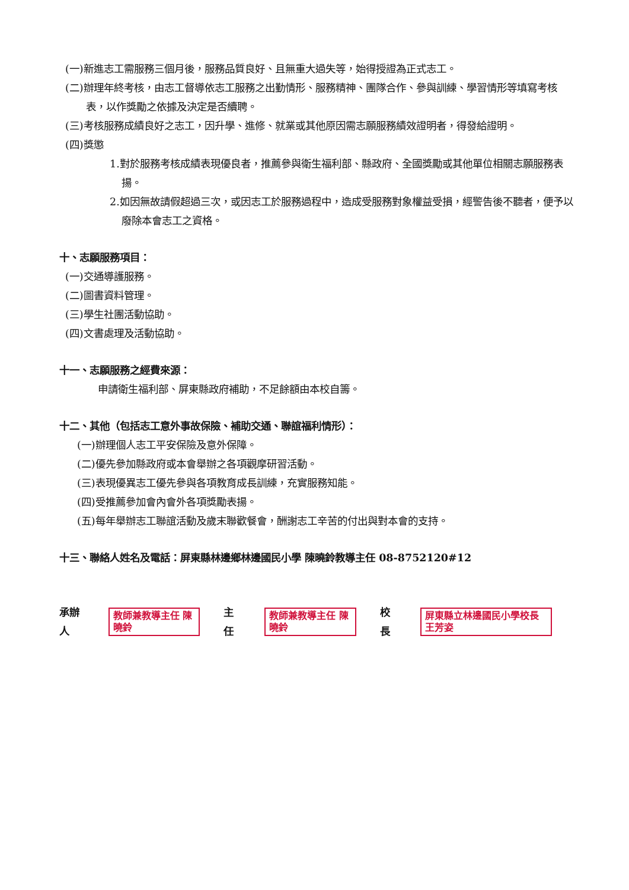(一)新進志工需服務三個月後，服務品質良好、且無重大過失等，始得授證為正式志工。
(二)辦理年終考核，由志工督導依志工服務之出勤情形、服務精神、團隊合作、參與訓練、學習情形等填寫考核表，以作獎勵之依據及決定是否續聘。
(三)考核服務成績良好之志工，因升學、進修、就業或其他原因需志願服務績效證明者，得發給證明。
(四)獎懲
1.對於服務考核成績表現優良者，推薦參與衛生福利部、縣政府、全國獎勵或其他單位相關志願服務表揚。
2.如因無故請假超過三次，或因志工於服務過程中，造成受服務對象權益受損，經警告後不聽者，便予以廢除本會志工之資格。
十、志願服務項目：
(一)交通導護服務。
(二)圖書資料管理。
(三)學生社團活動協助。
(四)文書處理及活動協助。
十一、志願服務之經費來源：
申請衛生福利部、屏東縣政府補助，不足餘額由本校自籌。
十二、其他（包括志工意外事故保險、補助交通、聯誼福利情形）：
(一)辦理個人志工平安保險及意外保障。
(二)優先參加縣政府或本會舉辦之各項觀摩研習活動。
(三)表現優異志工優先參與各項教育成長訓練，充實服務知能。
(四)受推薦參加會內會外各項獎勵表揚。
(五)每年舉辦志工聯誼活動及歲末聯歡餐會，酬謝志工辛苦的付出與對本會的支持。
十三、聯絡人姓名及電話：屏東縣林邊鄉林邊國民小學 陳曉鈴教導主任 08-8752120#12
承辦人 教師兼教導主任 陳曉鈴 主任 教師兼教導主任 陳曉鈴 校長 屏東縣立林邊國民小學校長 王芳姿